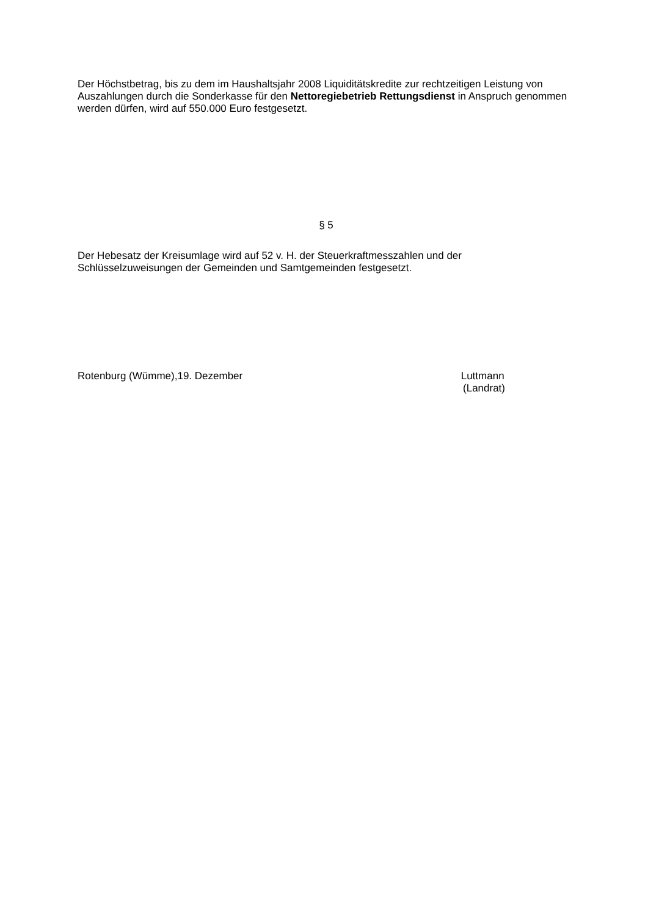Der Höchstbetrag, bis zu dem im Haushaltsjahr 2008 Liquiditätskredite zur rechtzeitigen Leistung von Auszahlungen durch die Sonderkasse für den Nettoregiebetrieb Rettungsdienst in Anspruch genommen werden dürfen, wird auf 550.000 Euro festgesetzt.
§ 5
Der Hebesatz der Kreisumlage wird auf 52 v. H. der Steuerkraftmesszahlen und der
Schlüsselzuweisungen der Gemeinden und Samtgemeinden festgesetzt.
Rotenburg (Wümme),19. Dezember Luttmann
(Landrat)